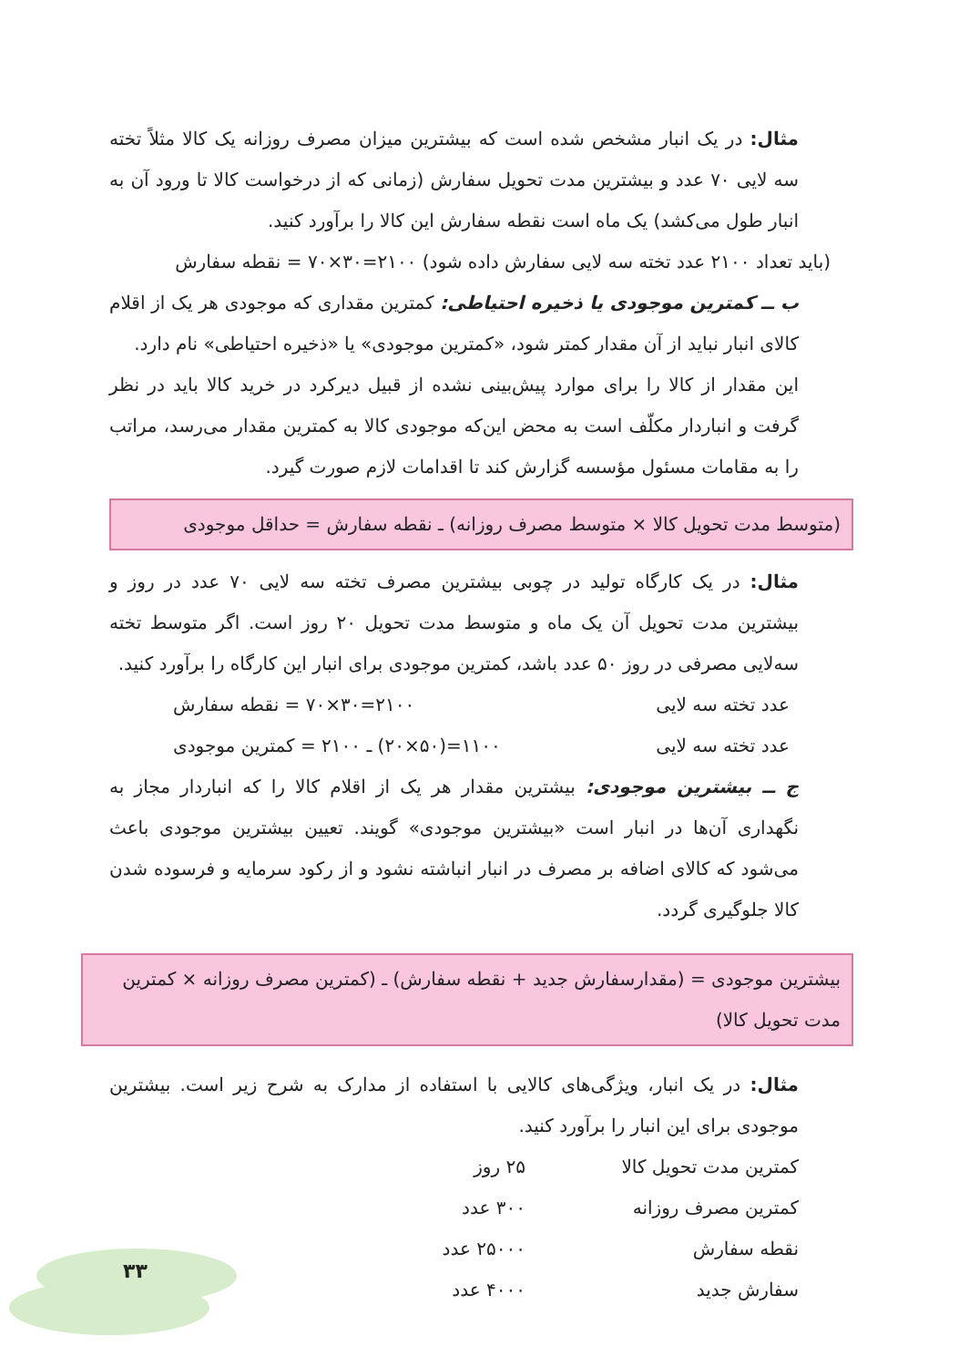مثال: در یک انبار مشخص شده است که بیشترین میزان مصرف روزانه یک کالا مثلاً تخته سه لایی ۷۰ عدد و بیشترین مدت تحویل سفارش (زمانی که از درخواست کالا تا ورود آن به انبار طول می‌کشد) یک ماه است نقطه سفارش این کالا را برآورد کنید.
(باید تعداد ۲۱۰۰ عدد تخته سه لایی سفارش داده شود) ۲۱۰۰=۳۰×۷۰ = نقطه سفارش
ب ــ کمترین موجودی یا ذخیره احتیاطی: کمترین مقداری که موجودی هر یک از اقلام کالای انبار نباید از آن مقدار کمتر شود، «کمترین موجودی» یا «ذخیره احتیاطی» نام دارد.
این مقدار از کالا را برای موارد پیش‌بینی نشده از قبیل دیرکرد در خرید کالا باید در نظر گرفت و انباردار مکلّف است به محض این‌که موجودی کالا به کمترین مقدار می‌رسد، مراتب را به مقامات مسئول مؤسسه گزارش کند تا اقدامات لازم صورت گیرد.
(متوسط مدت تحویل کالا × متوسط مصرف روزانه) ـ نقطه سفارش = حداقل موجودی
مثال: در یک کارگاه تولید در چوبی بیشترین مصرف تخته سه لایی ۷۰ عدد در روز و بیشترین مدت تحویل آن یک ماه و متوسط مدت تحویل ۲۰ روز است. اگر متوسط تخته سه‌لایی مصرفی در روز ۵۰ عدد باشد، کمترین موجودی برای انبار این کارگاه را برآورد کنید.
عدد تخته سه لایی ۲۱۰۰=۳۰×۷۰ = نقطه سفارش
عدد تخته سه لایی ۱۱۰۰=(۵۰×۲۰) ـ ۲۱۰۰ = کمترین موجودی
ج ــ بیشترین موجودی: بیشترین مقدار هر یک از اقلام کالا را که انباردار مجاز به نگهداری آن‌ها در انبار است «بیشترین موجودی» گویند. تعیین بیشترین موجودی باعث می‌شود که کالای اضافه بر مصرف در انبار انباشته نشود و از رکود سرمایه و فرسوده شدن کالا جلوگیری گردد.
بیشترین موجودی = (مقدارسفارش جدید + نقطه سفارش) ـ (کمترین مصرف روزانه × کمترین مدت تحویل کالا)
مثال: در یک انبار، ویژگی‌های کالایی با استفاده از مدارک به شرح زیر است. بیشترین موجودی برای این انبار را برآورد کنید.
کمترین مدت تحویل کالا ۲۵ روز کمترین مصرف روزانه ۳۰۰ عدد نقطه سفارش ۲۵۰۰۰ عدد سفارش جدید ۴۰۰۰ عدد
۳۳